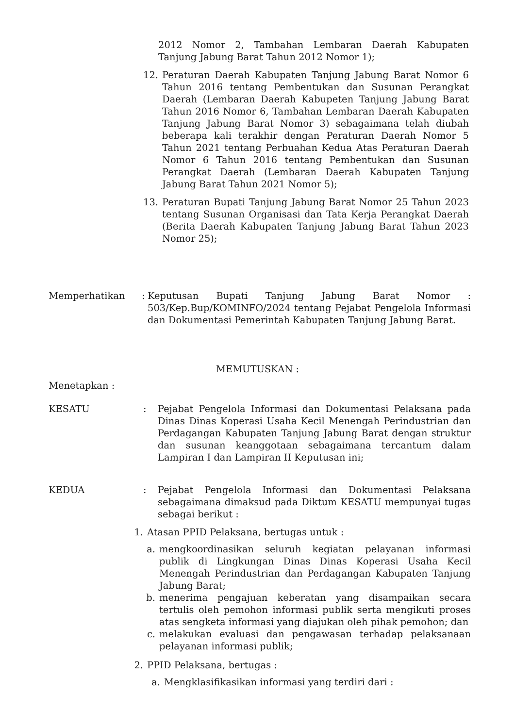2012 Nomor 2, Tambahan Lembaran Daerah Kabupaten Tanjung Jabung Barat Tahun 2012 Nomor 1);
12. Peraturan Daerah Kabupaten Tanjung Jabung Barat Nomor 6 Tahun 2016 tentang Pembentukan dan Susunan Perangkat Daerah (Lembaran Daerah Kabupeten Tanjung Jabung Barat Tahun 2016 Nomor 6, Tambahan Lembaran Daerah Kabupaten Tanjung Jabung Barat Nomor 3) sebagaimana telah diubah beberapa kali terakhir dengan Peraturan Daerah Nomor 5 Tahun 2021 tentang Perbuahan Kedua Atas Peraturan Daerah Nomor 6 Tahun 2016 tentang Pembentukan dan Susunan Perangkat Daerah (Lembaran Daerah Kabupaten Tanjung Jabung Barat Tahun 2021 Nomor 5);
13. Peraturan Bupati Tanjung Jabung Barat Nomor 25 Tahun 2023 tentang Susunan Organisasi dan Tata Kerja Perangkat Daerah (Berita Daerah Kabupaten Tanjung Jabung Barat Tahun 2023 Nomor 25);
Memperhatikan : Keputusan Bupati Tanjung Jabung Barat Nomor : 503/Kep.Bup/KOMINFO/2024 tentang Pejabat Pengelola Informasi dan Dokumentasi Pemerintah Kabupaten Tanjung Jabung Barat.
MEMUTUSKAN :
Menetapkan :
KESATU : Pejabat Pengelola Informasi dan Dokumentasi Pelaksana pada Dinas Dinas Koperasi Usaha Kecil Menengah Perindustrian dan Perdagangan Kabupaten Tanjung Jabung Barat dengan struktur dan susunan keanggotaan sebagaimana tercantum dalam Lampiran I dan Lampiran II Keputusan ini;
KEDUA : Pejabat Pengelola Informasi dan Dokumentasi Pelaksana sebagaimana dimaksud pada Diktum KESATU mempunyai tugas sebagai berikut :
1. Atasan PPID Pelaksana, bertugas untuk :
a. mengkoordinasikan seluruh kegiatan pelayanan informasi publik di Lingkungan Dinas Dinas Koperasi Usaha Kecil Menengah Perindustrian dan Perdagangan Kabupaten Tanjung Jabung Barat;
b. menerima pengajuan keberatan yang disampaikan secara tertulis oleh pemohon informasi publik serta mengikuti proses atas sengketa informasi yang diajukan oleh pihak pemohon; dan
c. melakukan evaluasi dan pengawasan terhadap pelaksanaan pelayanan informasi publik;
2. PPID Pelaksana, bertugas :
a. Mengklasifikasikan informasi yang terdiri dari :